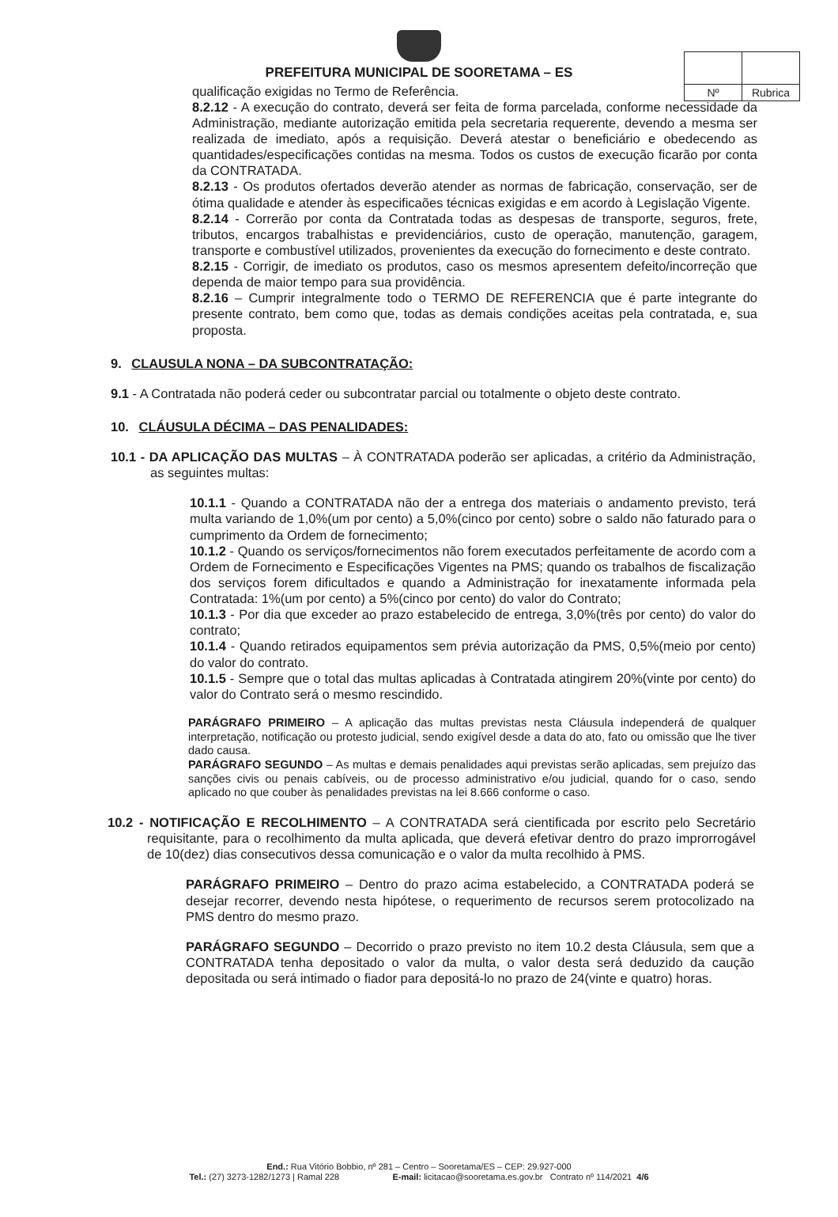| Nº | Rubrica |
PREFEITURA MUNICIPAL DE SOORETAMA – ES
qualificação exigidas no Termo de Referência.
8.2.12 - A execução do contrato, deverá ser feita de forma parcelada, conforme necessidade da Administração, mediante autorização emitida pela secretaria requerente, devendo a mesma ser realizada de imediato, após a requisição. Deverá atestar o beneficiário e obedecendo as quantidades/especificações contidas na mesma. Todos os custos de execução ficarão por conta da CONTRATADA.
8.2.13 - Os produtos ofertados deverão atender as normas de fabricação, conservação, ser de ótima qualidade e atender às especificaões técnicas exigidas e em acordo à Legislação Vigente.
8.2.14 - Correrão por conta da Contratada todas as despesas de transporte, seguros, frete, tributos, encargos trabalhistas e previdenciários, custo de operação, manutenção, garagem, transporte e combustível utilizados, provenientes da execução do fornecimento e deste contrato.
8.2.15 - Corrigir, de imediato os produtos, caso os mesmos apresentem defeito/incorreção que dependa de maior tempo para sua providência.
8.2.16 – Cumprir integralmente todo o TERMO DE REFERENCIA que é parte integrante do presente contrato, bem como que, todas as demais condições aceitas pela contratada, e, sua proposta.
9. CLAUSULA NONA – DA SUBCONTRATAÇÃO:
9.1 - A Contratada não poderá ceder ou subcontratar parcial ou totalmente o objeto deste contrato.
10. CLÁUSULA DÉCIMA – DAS PENALIDADES:
10.1 - DA APLICAÇÃO DAS MULTAS – À CONTRATADA poderão ser aplicadas, a critério da Administração, as seguintes multas:
10.1.1 - Quando a CONTRATADA não der a entrega dos materiais o andamento previsto, terá multa variando de 1,0%(um por cento) a 5,0%(cinco por cento) sobre o saldo não faturado para o cumprimento da Ordem de fornecimento;
10.1.2 - Quando os serviços/fornecimentos não forem executados perfeitamente de acordo com a Ordem de Fornecimento e Especificações Vigentes na PMS; quando os trabalhos de fiscalização dos serviços forem dificultados e quando a Administração for inexatamente informada pela Contratada: 1%(um por cento) a 5%(cinco por cento) do valor do Contrato;
10.1.3 - Por dia que exceder ao prazo estabelecido de entrega, 3,0%(três por cento) do valor do contrato;
10.1.4 - Quando retirados equipamentos sem prévia autorização da PMS, 0,5%(meio por cento) do valor do contrato.
10.1.5 - Sempre que o total das multas aplicadas à Contratada atingirem 20%(vinte por cento) do valor do Contrato será o mesmo rescindido.
PARÁGRAFO PRIMEIRO – A aplicação das multas previstas nesta Cláusula independerá de qualquer interpretação, notificação ou protesto judicial, sendo exigível desde a data do ato, fato ou omissão que lhe tiver dado causa.
PARÁGRAFO SEGUNDO – As multas e demais penalidades aqui previstas serão aplicadas, sem prejuízo das sanções civis ou penais cabíveis, ou de processo administrativo e/ou judicial, quando for o caso, sendo aplicado no que couber às penalidades previstas na lei 8.666 conforme o caso.
10.2 - NOTIFICAÇÃO E RECOLHIMENTO – A CONTRATADA será cientificada por escrito pelo Secretário requisitante, para o recolhimento da multa aplicada, que deverá efetivar dentro do prazo improrrogável de 10(dez) dias consecutivos dessa comunicação e o valor da multa recolhido à PMS.
PARÁGRAFO PRIMEIRO – Dentro do prazo acima estabelecido, a CONTRATADA poderá se desejar recorrer, devendo nesta hipótese, o requerimento de recursos serem protocolizado na PMS dentro do mesmo prazo.
PARÁGRAFO SEGUNDO – Decorrido o prazo previsto no item 10.2 desta Cláusula, sem que a CONTRATADA tenha depositado o valor da multa, o valor desta será deduzido da caução depositada ou será intimado o fiador para depositá-lo no prazo de 24(vinte e quatro) horas.
End.: Rua Vitório Bobbio, nº 281 – Centro – Sooretama/ES – CEP: 29.927-000
Tel.: (27) 3273-1282/1273 | Ramal 228 E-mail: licitacao@sooretama.es.gov.br Contrato nº 114/2021 4/6